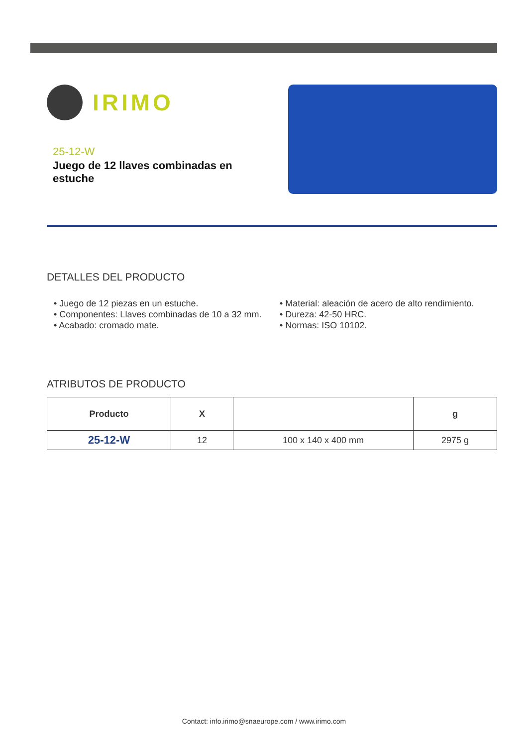IRIMO
25-12-W
Juego de 12 llaves combinadas en estuche
DETALLES DEL PRODUCTO
• Juego de 12 piezas en un estuche.
• Componentes: Llaves combinadas de 10 a 32 mm.
• Acabado: cromado mate.
• Material: aleación de acero de alto rendimiento.
• Dureza: 42-50 HRC.
• Normas: ISO 10102.
ATRIBUTOS DE PRODUCTO
| Producto | X | | g |
| --- | --- | --- | --- |
| 25-12-W | 12 | 100 x 140 x 400 mm | 2975 g |
Contact: info.irimo@snaeurope.com / www.irimo.com